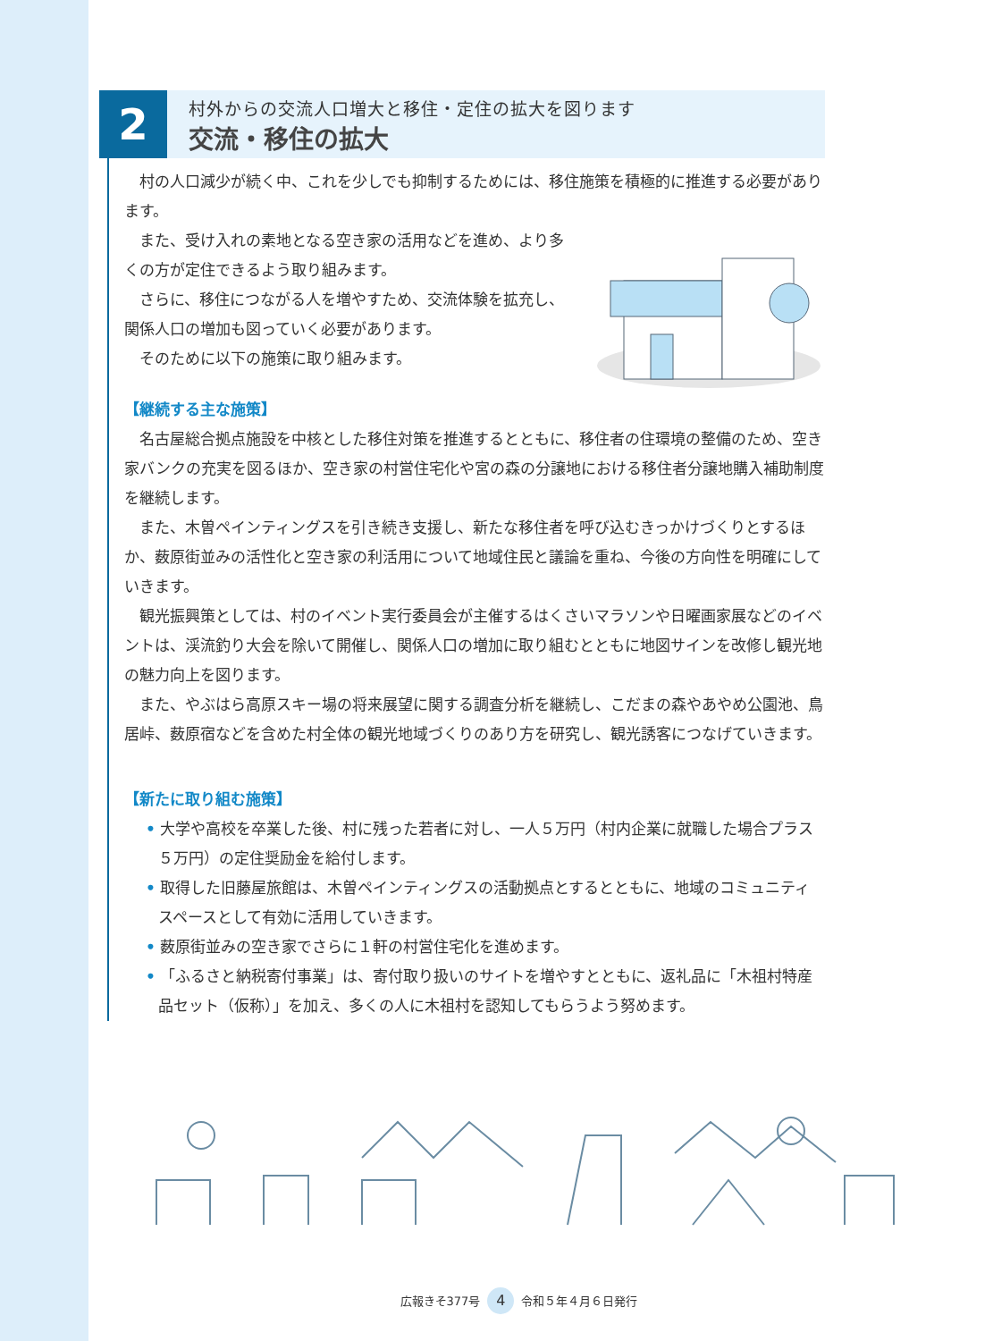2
村外からの交流人口増大と移住・定住の拡大を図ります
交流・移住の拡大
村の人口減少が続く中、これを少しでも抑制するためには、移住施策を積極的に推進する必要があります。
また、受け入れの素地となる空き家の活用などを進め、より多くの方が定住できるよう取り組みます。
さらに、移住につながる人を増やすため、交流体験を拡充し、関係人口の増加も図っていく必要があります。
そのために以下の施策に取り組みます。
【継続する主な施策】
名古屋総合拠点施設を中核とした移住対策を推進するとともに、移住者の住環境の整備のため、空き家バンクの充実を図るほか、空き家の村営住宅化や宮の森の分譲地における移住者分譲地購入補助制度を継続します。
また、木曽ペインティングスを引き続き支援し、新たな移住者を呼び込むきっかけづくりとするほか、薮原街並みの活性化と空き家の利活用について地域住民と議論を重ね、今後の方向性を明確にしていきます。
観光振興策としては、村のイベント実行委員会が主催するはくさいマラソンや日曜画家展などのイベントは、渓流釣り大会を除いて開催し、関係人口の増加に取り組むとともに地図サインを改修し観光地の魅力向上を図ります。
また、やぶはら高原スキー場の将来展望に関する調査分析を継続し、こだまの森やあやめ公園池、鳥居峠、薮原宿などを含めた村全体の観光地域づくりのあり方を研究し、観光誘客につなげていきます。
【新たに取り組む施策】
• 大学や高校を卒業した後、村に残った若者に対し、一人５万円（村内企業に就職した場合プラス５万円）の定住奨励金を給付します。
• 取得した旧藤屋旅館は、木曽ペインティングスの活動拠点とするとともに、地域のコミュニティスペースとして有効に活用していきます。
• 薮原街並みの空き家でさらに１軒の村営住宅化を進めます。
• 「ふるさと納税寄付事業」は、寄付取り扱いのサイトを増やすとともに、返礼品に「木祖村特産品セット（仮称）」を加え、多くの人に木祖村を認知してもらうよう努めます。
広報きそ377号 4 令和５年４月６日発行